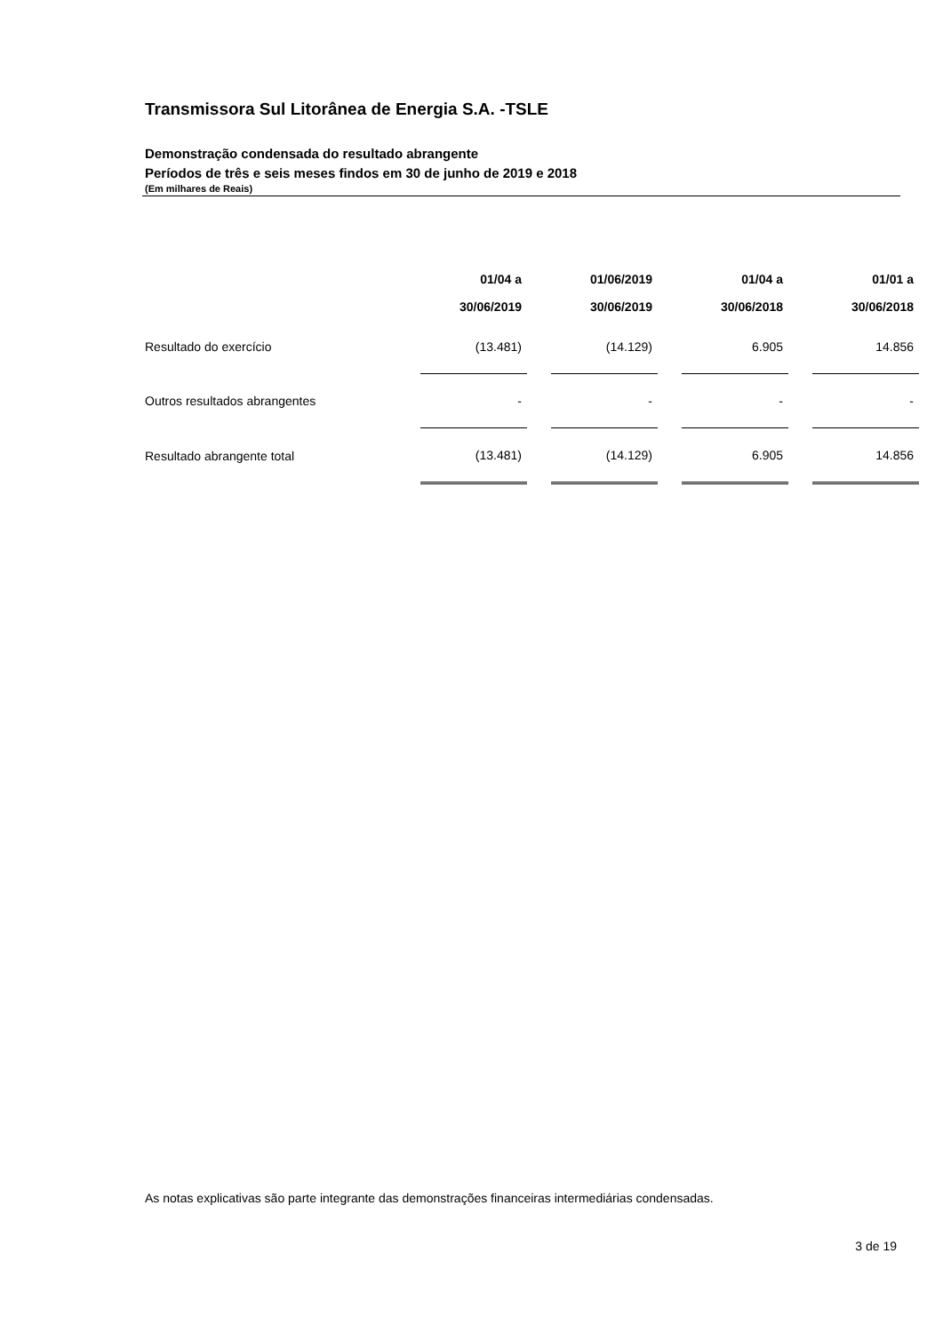Transmissora Sul Litorânea de Energia S.A. -TSLE
Demonstração condensada do resultado abrangente
Períodos de três e seis meses findos em 30 de junho de 2019 e 2018
(Em milhares de Reais)
| | 01/04 a | | 01/06/2019 | | 01/04 a | | 01/01 a |
| --- | --- | --- | --- | --- | --- | --- | --- |
| | 30/06/2019 | | 30/06/2019 | | 30/06/2018 | | 30/06/2018 |
| Resultado do exercício | (13.481) | | (14.129) | | 6.905 | | 14.856 |
| Outros resultados abrangentes | - | | - | | - | | - |
| Resultado abrangente total | (13.481) | | (14.129) | | 6.905 | | 14.856 |
As notas explicativas são parte integrante das demonstrações financeiras intermediárias condensadas.
3 de 19